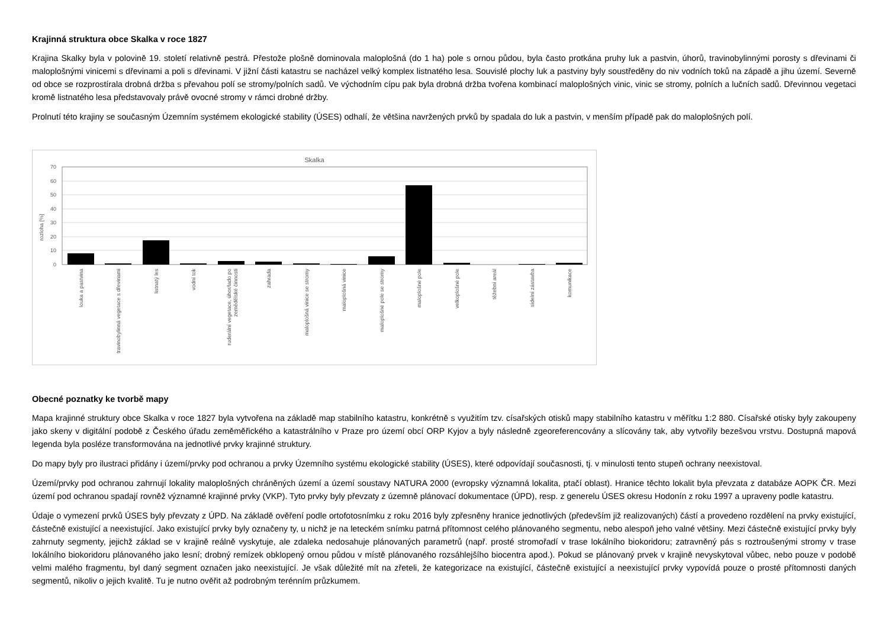Krajinná struktura obce Skalka v roce 1827
Krajina Skalky byla v polovině 19. století relativně pestrá. Přestože plošně dominovala maloplošná (do 1 ha) pole s ornou půdou, byla často protkána pruhy luk a pastvin, úhorů, travinobylinnými porosty s dřevinami či maloplošnými vinicemi s dřevinami a poli s dřevinami. V jižní části katastru se nacházel velký komplex listnatého lesa. Souvislé plochy luk a pastviny byly soustředěny do niv vodních toků na západě a jihu území. Severně od obce se rozprostírala drobná držba s převahou polí se stromy/polních sadů. Ve východním cípu pak byla drobná držba tvořena kombinací maloplošných vinic, vinic se stromy, polních a lučních sadů. Dřevinnou vegetaci kromě listnatého lesa představovaly právě ovocné stromy v rámci drobné držby.
Prolnutí této krajiny se současným Územním systémem ekologické stability (ÚSES) odhalí, že většina navržených prvků by spadala do luk a pastvin, v menším případě pak do maloplošných polí.
Skalka
0
10
20
30
40
50
60
70
rozloha [%]
louka a pastvina
travinobylinná vegetace s dřevinami
listnatý les
vodní tok
ruderální vegetace, úhor/lado po
zemědělské činnosti
zahrada
maloplošná vinice se stromy
maloplošná vinice
maloplošné pole se stromy
maloplošné pole
velkoplošné pole
těžební areál
sídelní zástavba
komunikace
Obecné poznatky ke tvorbě mapy
Mapa krajinné struktury obce Skalka v roce 1827 byla vytvořena na základě map stabilního katastru, konkrétně s využitím tzv. císařských otisků mapy stabilního katastru v měřítku 1:2 880. Císařské otisky byly zakoupeny jako skeny v digitální podobě z Českého úřadu zeměměřického a katastrálního v Praze pro území obcí ORP Kyjov a byly následně zgeoreferencovány a slícovány tak, aby vytvořily bezešvou vrstvu. Dostupná mapová legenda byla posléze transformována na jednotlivé prvky krajinné struktury.
Do mapy byly pro ilustraci přidány i území/prvky pod ochranou a prvky Územního systému ekologické stability (ÚSES), které odpovídají současnosti, tj. v minulosti tento stupeň ochrany neexistoval.
Území/prvky pod ochranou zahrnují lokality maloplošných chráněných území a území soustavy NATURA 2000 (evropsky významná lokalita, ptačí oblast). Hranice těchto lokalit byla převzata z databáze AOPK ČR. Mezi území pod ochranou spadají rovněž významné krajinné prvky (VKP). Tyto prvky byly převzaty z územně plánovací dokumentace (ÚPD), resp. z generelu ÚSES okresu Hodonín z roku 1997 a upraveny podle katastru.
Údaje o vymezení prvků ÚSES byly převzaty z ÚPD. Na základě ověření podle ortofotosnímku z roku 2016 byly zpřesněny hranice jednotlivých (především již realizovaných) částí a provedeno rozdělení na prvky existující, částečně existující a neexistující. Jako existující prvky byly označeny ty, u nichž je na leteckém snímku patrná přítomnost celého plánovaného segmentu, nebo alespoň jeho valné většiny. Mezi částečně existující prvky byly zahrnuty segmenty, jejichž základ se v krajině reálně vyskytuje, ale zdaleka nedosahuje plánovaných parametrů (např. prosté stromořadí v trase lokálního biokoridoru; zatravněný pás s roztroušenými stromy v trase lokálního biokoridoru plánovaného jako lesní; drobný remízek obklopený ornou půdou v místě plánovaného rozsáhlejšího biocentra apod.). Pokud se plánovaný prvek v krajině nevyskytoval vůbec, nebo pouze v podobě velmi malého fragmentu, byl daný segment označen jako neexistující. Je však důležité mít na zřeteli, že kategorizace na existující, částečně existující a neexistující prvky vypovídá pouze o prosté přítomnosti daných segmentů, nikoliv o jejich kvalitě. Tu je nutno ověřit až podrobným terénním průzkumem.